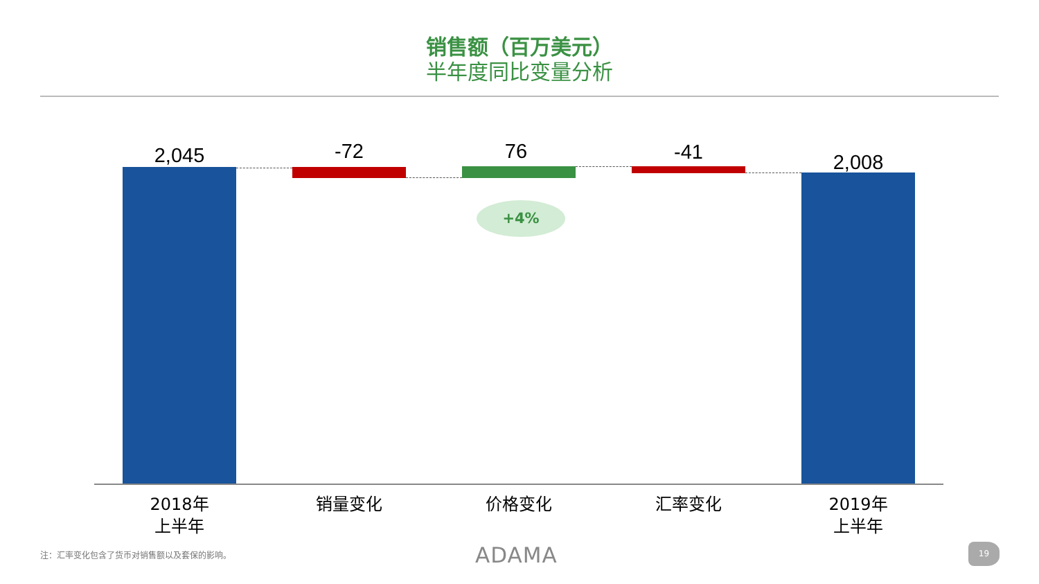销售额（百万美元）
半年度同比变量分析
2,045 -72 76 -41 2,008
+4%
2018年
上半年
销量变化 价格变化 汇率变化
2019年
上半年
注：汇率变化包含了货币对销售额以及套保的影响。
ADAMA 19